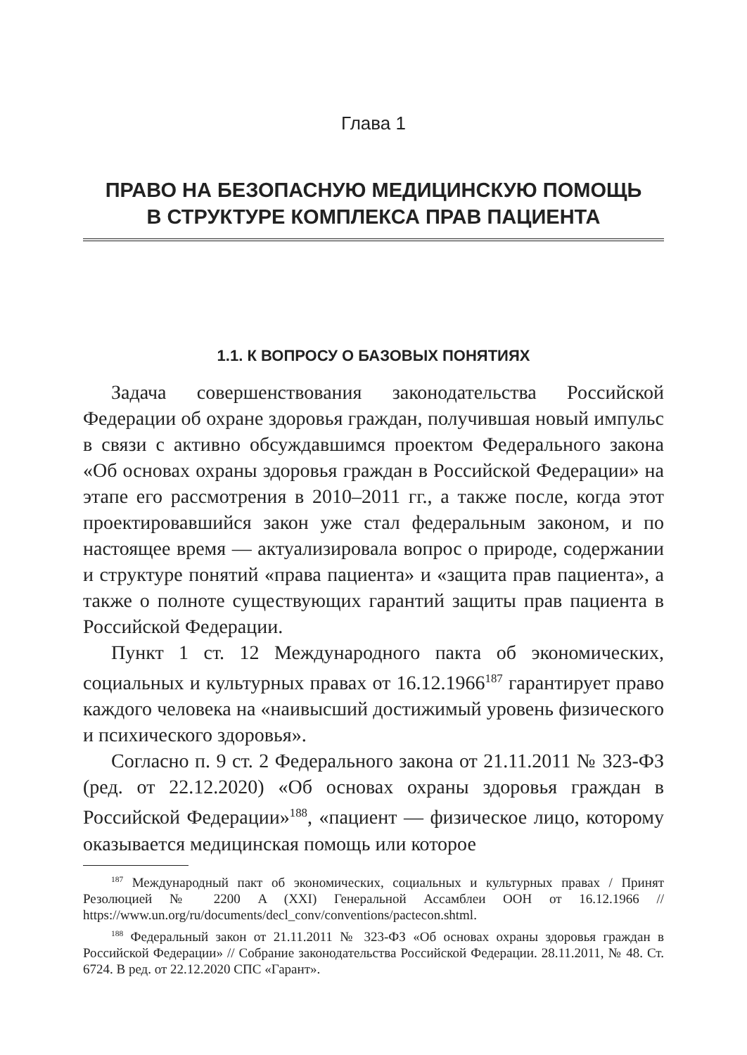Глава 1
ПРАВО НА БЕЗОПАСНУЮ МЕДИЦИНСКУЮ ПОМОЩЬ
В СТРУКТУРЕ КОМПЛЕКСА ПРАВ ПАЦИЕНТА
1.1. К ВОПРОСУ О БАЗОВЫХ ПОНЯТИЯХ
Задача совершенствования законодательства Российской Федерации об охране здоровья граждан, получившая новый импульс в связи с активно обсуждавшимся проектом Федерального закона «Об основах охраны здоровья граждан в Российской Федерации» на этапе его рассмотрения в 2010–2011 гг., а также после, когда этот проектировавшийся закон уже стал федеральным законом, и по настоящее время — актуализировала вопрос о природе, содержании и структуре понятий «права пациента» и «защита прав пациента», а также о полноте существующих гарантий защиты прав пациента в Российской Федерации.
Пункт 1 ст. 12 Международного пакта об экономических, социальных и культурных правах от 16.12.1966<sup>187</sup> гарантирует право каждого человека на «наивысший достижимый уровень физического и психического здоровья».
Согласно п. 9 ст. 2 Федерального закона от 21.11.2011 № 323-ФЗ (ред. от 22.12.2020) «Об основах охраны здоровья граждан в Российской Федерации»<sup>188</sup>, «пациент — физическое лицо, которому оказывается медицинская помощь или которое
<sup>187</sup> Международный пакт об экономических, социальных и культурных правах / Принят Резолюцией № 2200 A (XXI) Генеральной Ассамблеи ООН от 16.12.1966 // https://www.un.org/ru/documents/decl_conv/conventions/pactecon.shtml.
<sup>188</sup> Федеральный закон от 21.11.2011 № 323-ФЗ «Об основах охраны здоровья граждан в Российской Федерации» // Собрание законодательства Российской Федерации. 28.11.2011, № 48. Ст. 6724. В ред. от 22.12.2020 СПС «Гарант».